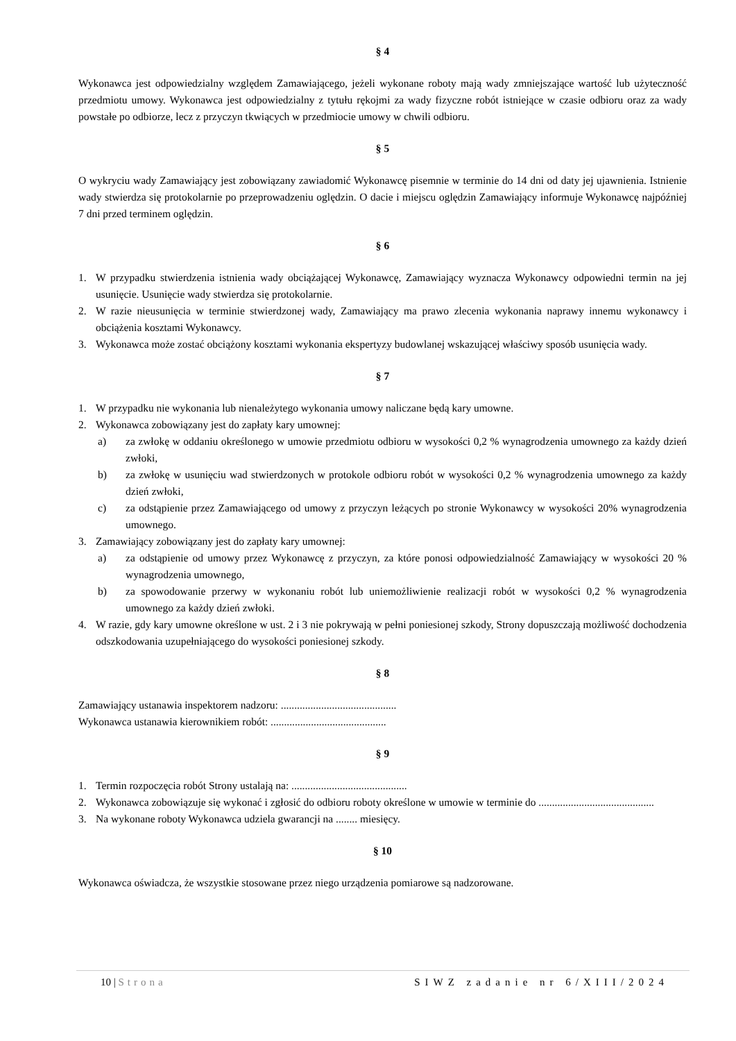§ 4
Wykonawca jest odpowiedzialny względem Zamawiającego, jeżeli wykonane roboty mają wady zmniejszające wartość lub użyteczność przedmiotu umowy. Wykonawca jest odpowiedzialny z tytułu rękojmi za wady fizyczne robót istniejące w czasie odbioru oraz za wady powstałe po odbiorze, lecz z przyczyn tkwiących w przedmiocie umowy w chwili odbioru.
§ 5
O wykryciu wady Zamawiający jest zobowiązany zawiadomić Wykonawcę pisemnie w terminie do 14 dni od daty jej ujawnienia. Istnienie wady stwierdza się protokolarnie po przeprowadzeniu oględzin. O dacie i miejscu oględzin Zamawiający informuje Wykonawcę najpóźniej 7 dni przed terminem oględzin.
§ 6
1. W przypadku stwierdzenia istnienia wady obciążającej Wykonawcę, Zamawiający wyznacza Wykonawcy odpowiedni termin na jej usunięcie. Usunięcie wady stwierdza się protokolarnie.
2. W razie nieusunięcia w terminie stwierdzonej wady, Zamawiający ma prawo zlecenia wykonania naprawy innemu wykonawcy i obciążenia kosztami Wykonawcy.
3. Wykonawca może zostać obciążony kosztami wykonania ekspertyzy budowlanej wskazującej właściwy sposób usunięcia wady.
§ 7
1. W przypadku nie wykonania lub nienależytego wykonania umowy naliczane będą kary umowne.
2. Wykonawca zobowiązany jest do zapłaty kary umownej:
a) za zwłokę w oddaniu określonego w umowie przedmiotu odbioru w wysokości 0,2 % wynagrodzenia umownego za każdy dzień zwłoki,
b) za zwłokę w usunięciu wad stwierdzonych w protokole odbioru robót w wysokości 0,2 % wynagrodzenia umownego za każdy dzień zwłoki,
c) za odstąpienie przez Zamawiającego od umowy z przyczyn leżących po stronie Wykonawcy w wysokości 20% wynagrodzenia umownego.
3. Zamawiający zobowiązany jest do zapłaty kary umownej:
a) za odstąpienie od umowy przez Wykonawcę z przyczyn, za które ponosi odpowiedzialność Zamawiający w wysokości 20 % wynagrodzenia umownego,
b) za spowodowanie przerwy w wykonaniu robót lub uniemożliwienie realizacji robót w wysokości 0,2 % wynagrodzenia umownego za każdy dzień zwłoki.
4. W razie, gdy kary umowne określone w ust. 2 i 3 nie pokrywają w pełni poniesionej szkody, Strony dopuszczają możliwość dochodzenia odszkodowania uzupełniającego do wysokości poniesionej szkody.
§ 8
Zamawiający ustanawia inspektorem nadzoru: ...........................................
Wykonawca ustanawia kierownikiem robót: ...........................................
§ 9
1. Termin rozpoczęcia robót Strony ustalają na: ...........................................
2. Wykonawca zobowiązuje się wykonać i zgłosić do odbioru roboty określone w umowie w terminie do ...........................................
3. Na wykonane roboty Wykonawca udziela gwarancji na ........ miesięcy.
§ 10
Wykonawca oświadcza, że wszystkie stosowane przez niego urządzenia pomiarowe są nadzorowane.
10 | Strona SIWZ zadanie nr 6/XIII/2024